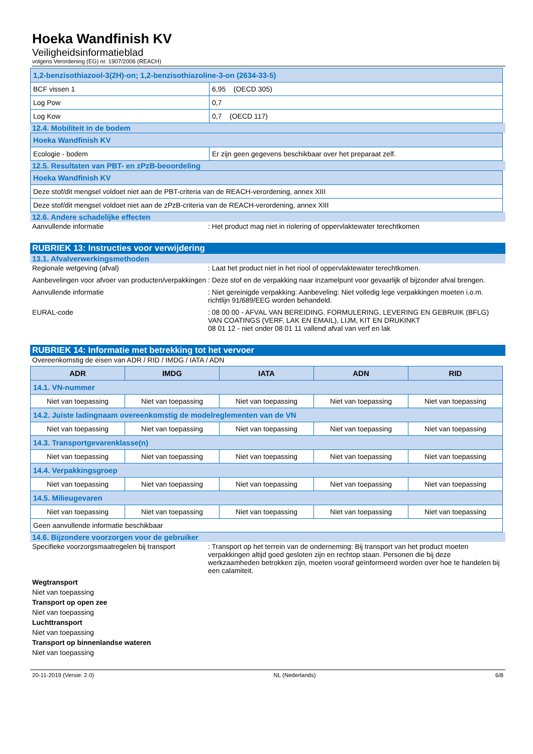Hoeka Wandfinish KV
Veiligheidsinformatieblad
volgens Verordening (EG) nr. 1907/2006 (REACH)
| 1,2-benzisothiazool-3(2H)-on; 1,2-benzisothiazoline-3-on (2634-33-5) | |
| BCF vissen 1 | 6,95 (OECD 305) |
| Log Pow | 0,7 |
| Log Kow | 0,7 (OECD 117) |
12.4. Mobiliteit in de bodem
| Hoeka Wandfinish KV | |
| Ecologie - bodem | Er zijn geen gegevens beschikbaar over het preparaat zelf. |
12.5. Resultaten van PBT- en zPzB-beoordeling
| Hoeka Wandfinish KV |
| Deze stof/dit mengsel voldoet niet aan de PBT-criteria van de REACH-verordening, annex XIII |
| Deze stof/dit mengsel voldoet niet aan de zPzB-criteria van de REACH-verordening, annex XIII |
12.6. Andere schadelijke effecten
Aanvullende informatie : Het product mag niet in riolering of oppervlaktewater terechtkomen
RUBRIEK 13: Instructies voor verwijdering
13.1. Afvalverwerkingsmethoden
Regionale wetgeving (afval) : Laat het product niet in het riool of oppervlaktewater terechtkomen.
Aanbevelingen voor afvoer van producten/verpakkingen
: Deze stof en de verpakking naar inzamelpunt voor gevaarlijk of bijzonder afval brengen.
Aanvullende informatie : Niet gereinigde verpakking: Aanbeveling: Niet volledig lege verpakkingen moeten i.o.m. richtlijn 91/689/EEG worden behandeld.
EURAL-code : 08 00 00 - AFVAL VAN BEREIDING, FORMULERING, LEVERING EN GEBRUIK (BFLG) VAN COATINGS (VERF, LAK EN EMAIL), LIJM, KIT EN DRUKINKT
08 01 12 - niet onder 08 01 11 vallend afval van verf en lak
RUBRIEK 14: Informatie met betrekking tot het vervoer
Overeenkomstig de eisen van ADR / RID / IMDG / IATA / ADN
| ADR | IMDG | IATA | ADN | RID |
| --- | --- | --- | --- | --- |
| 14.1. VN-nummer | | | | |
| Niet van toepassing | Niet van toepassing | Niet van toepassing | Niet van toepassing | Niet van toepassing |
| 14.2. Juiste ladingnaam overeenkomstig de modelreglementen van de VN | | | | |
| Niet van toepassing | Niet van toepassing | Niet van toepassing | Niet van toepassing | Niet van toepassing |
| 14.3. Transportgevarenklasse(n) | | | | |
| Niet van toepassing | Niet van toepassing | Niet van toepassing | Niet van toepassing | Niet van toepassing |
| 14.4. Verpakkingsgroep | | | | |
| Niet van toepassing | Niet van toepassing | Niet van toepassing | Niet van toepassing | Niet van toepassing |
| 14.5. Milieugevaren | | | | |
| Niet van toepassing | Niet van toepassing | Niet van toepassing | Niet van toepassing | Niet van toepassing |
| Geen aanvullende informatie beschikbaar | | | | |
14.6. Bijzondere voorzorgen voor de gebruiker
Specifieke voorzorgsmaatregelen bij transport
: Transport op het terrein van de onderneming: Bij transport van het product moeten verpakkingen altijd goed gesloten zijn en rechtop staan. Personen die bij deze werkzaamheden betrokken zijn, moeten vooraf geïnformeerd worden over hoe te handelen bij een calamiteit.
Wegtransport
Niet van toepassing
Transport op open zee
Niet van toepassing
Luchttransport
Niet van toepassing
Transport op binnenlandse wateren
Niet van toepassing
20-11-2019 (Versie: 2.0) NL (Nederlands) 6/8